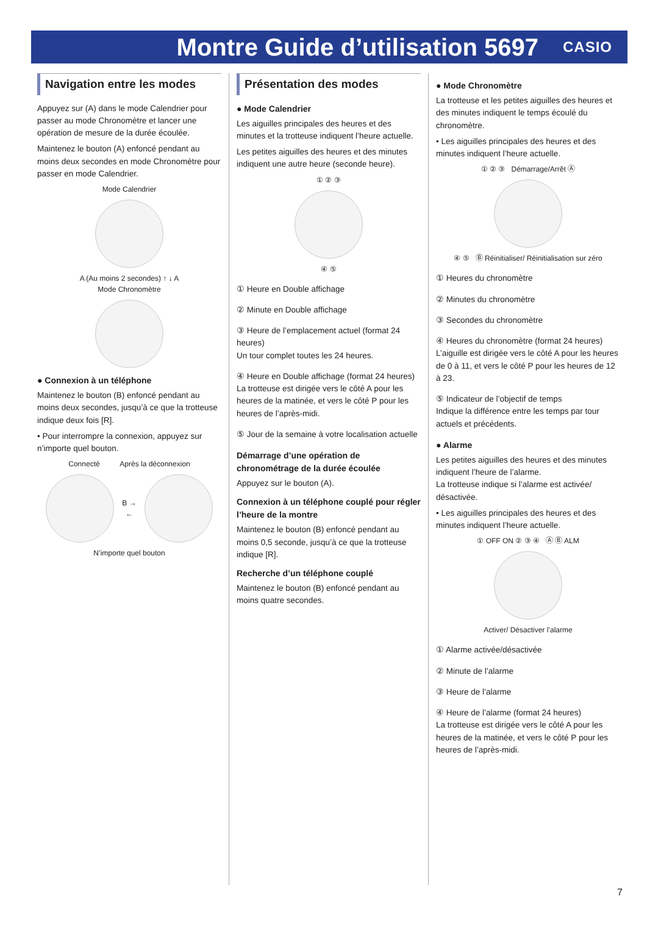Montre Guide d’utilisation 5697
CASIO
Navigation entre les modes
Appuyez sur (A) dans le mode Calendrier pour passer au mode Chronomètre et lancer une opération de mesure de la durée écoulée.
Maintenez le bouton (A) enfoncé pendant au moins deux secondes en mode Chronomètre pour passer en mode Calendrier.
Mode Calendrier
A (Au moins 2 secondes) ↑ ↓ A
Mode Chronomètre
● Connexion à un téléphone
Maintenez le bouton (B) enfoncé pendant au moins deux secondes, jusqu’à ce que la trotteuse indique deux fois [R].
• Pour interrompre la connexion, appuyez sur n’importe quel bouton.
Connecté Après la déconnexion
B →
←
N’importe quel bouton
Présentation des modes
● Mode Calendrier
Les aiguilles principales des heures et des minutes et la trotteuse indiquent l’heure actuelle.
Les petites aiguilles des heures et des minutes indiquent une autre heure (seconde heure).
① ② ③
④ ⑤
① Heure en Double affichage
② Minute en Double affichage
③ Heure de l’emplacement actuel (format 24 heures)
Un tour complet toutes les 24 heures.
④ Heure en Double affichage (format 24 heures)
La trotteuse est dirigée vers le côté A pour les heures de la matinée, et vers le côté P pour les heures de l’après-midi.
⑤ Jour de la semaine à votre localisation actuelle
Démarrage d’une opération de chronométrage de la durée écoulée
Appuyez sur le bouton (A).
Connexion à un téléphone couplé pour régler l’heure de la montre
Maintenez le bouton (B) enfoncé pendant au moins 0,5 seconde, jusqu’à ce que la trotteuse indique [R].
Recherche d’un téléphone couplé
Maintenez le bouton (B) enfoncé pendant au moins quatre secondes.
● Mode Chronomètre
La trotteuse et les petites aiguilles des heures et des minutes indiquent le temps écoulé du chronomètre.
• Les aiguilles principales des heures et des minutes indiquent l’heure actuelle.
① ② ③ Démarrage/Arrêt Ⓐ
④ ⑤ Ⓑ Réinitialiser/ Réinitialisation sur zéro
① Heures du chronomètre
② Minutes du chronomètre
③ Secondes du chronomètre
④ Heures du chronomètre (format 24 heures)
L’aiguille est dirigée vers le côté A pour les heures de 0 à 11, et vers le côté P pour les heures de 12 à 23.
⑤ Indicateur de l’objectif de temps
Indique la différence entre les temps par tour actuels et précédents.
● Alarme
Les petites aiguilles des heures et des minutes indiquent l’heure de l’alarme.
La trotteuse indique si l’alarme est activée/ désactivée.
• Les aiguilles principales des heures et des minutes indiquent l’heure actuelle.
① OFF ON ② ③ ④ Ⓐ Ⓑ ALM
Activer/ Désactiver l’alarme
① Alarme activée/désactivée
② Minute de l’alarme
③ Heure de l’alarme
④ Heure de l’alarme (format 24 heures)
La trotteuse est dirigée vers le côté A pour les heures de la matinée, et vers le côté P pour les heures de l’après-midi.
7